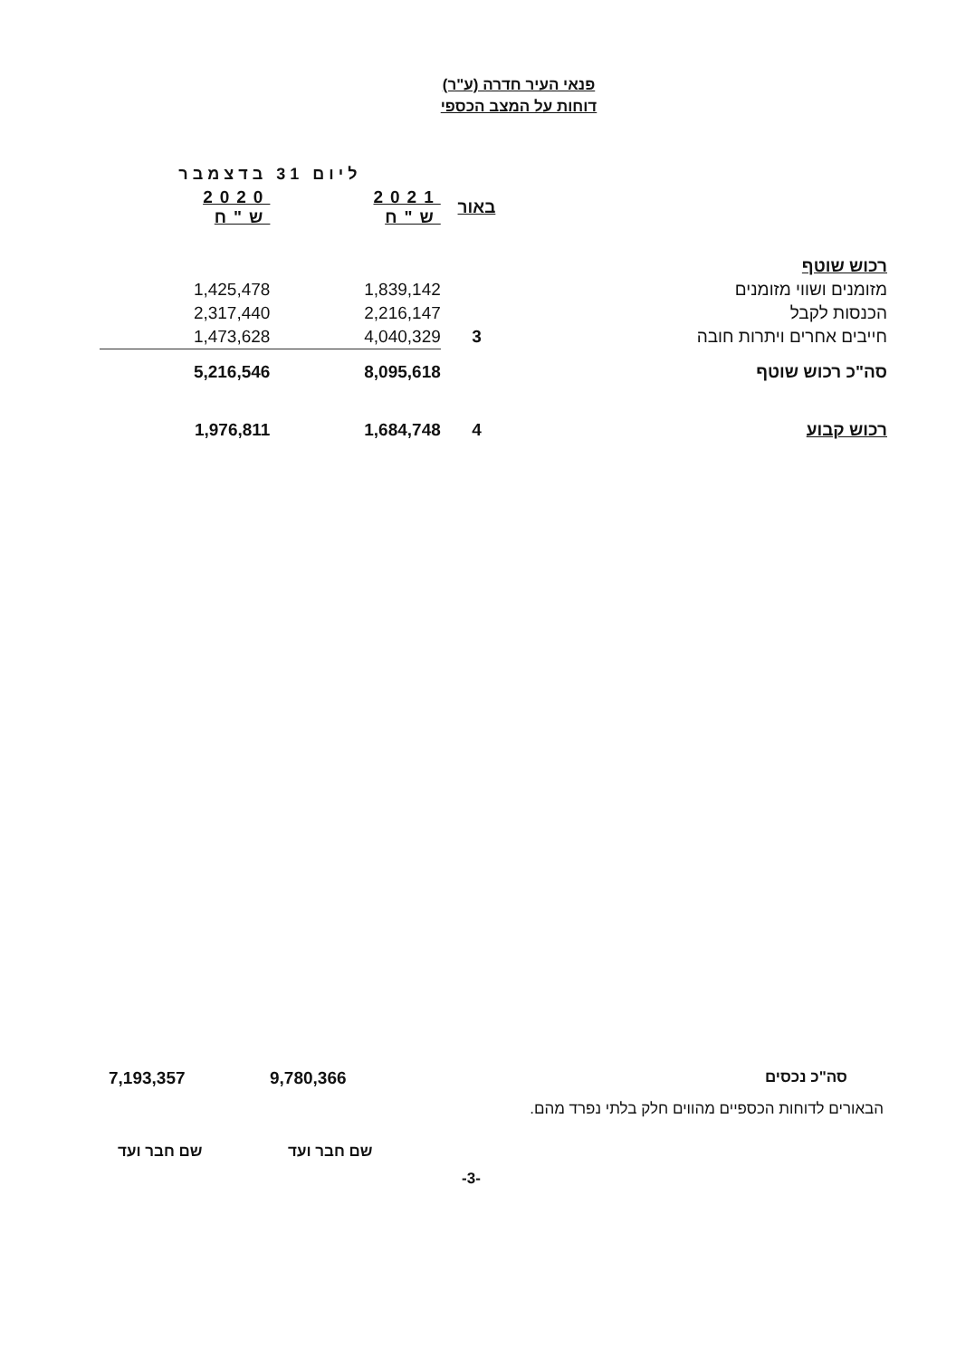פנאי העיר חדרה (ע"ר)
דוחות על המצב הכספי
| | | ליום 31 בדצמבר | |
| --- | --- | --- | --- |
| | באור | 2021 ש"ח | 2020 ש"ח |
| רכוש שוטף | | | |
| מזומנים ושווי מזומנים | | 1,839,142 | 1,425,478 |
| הכנסות לקבל | | 2,216,147 | 2,317,440 |
| חייבים אחרים ויתרות חובה | 3 | 4,040,329 | 1,473,628 |
| סה"כ רכוש שוטף | | 8,095,618 | 5,216,546 |
| רכוש קבוע | 4 | 1,684,748 | 1,976,811 |
סה"כ נכסים 9,780,366
7,193,357
הבאורים לדוחות הכספיים מהווים חלק בלתי נפרד מהם.
שם חבר ועד
שם חבר ועד
-3-